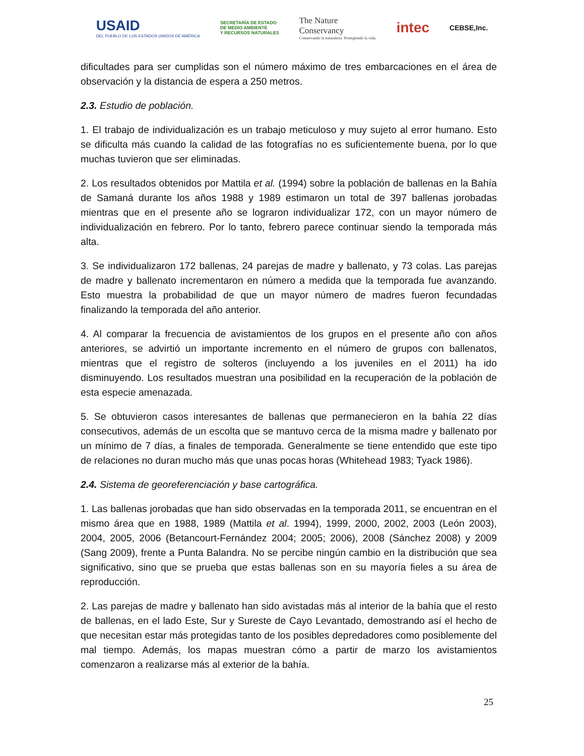USAID
DEL PUEBLO DE LOS ESTADOS UNIDOS DE AMÉRICA SECRETARÍA DE ESTADO
DE MEDIO AMBIENTE
Y RECURSOS NATURALES The Nature
Conservancy
Conservando la naturaleza. Protegiendo la vida. intec CEBSE,Inc.
dificultades para ser cumplidas son el número máximo de tres embarcaciones en el área de observación y la distancia de espera a 250 metros.
2.3. Estudio de población.
1. El trabajo de individualización es un trabajo meticuloso y muy sujeto al error humano. Esto se dificulta más cuando la calidad de las fotografías no es suficientemente buena, por lo que muchas tuvieron que ser eliminadas.
2. Los resultados obtenidos por Mattila et al. (1994) sobre la población de ballenas en la Bahía de Samaná durante los años 1988 y 1989 estimaron un total de 397 ballenas jorobadas mientras que en el presente año se lograron individualizar 172, con un mayor número de individualización en febrero. Por lo tanto, febrero parece continuar siendo la temporada más alta.
3. Se individualizaron 172 ballenas, 24 parejas de madre y ballenato, y 73 colas. Las parejas de madre y ballenato incrementaron en número a medida que la temporada fue avanzando. Esto muestra la probabilidad de que un mayor número de madres fueron fecundadas finalizando la temporada del año anterior.
4. Al comparar la frecuencia de avistamientos de los grupos en el presente año con años anteriores, se advirtió un importante incremento en el número de grupos con ballenatos, mientras que el registro de solteros (incluyendo a los juveniles en el 2011) ha ido disminuyendo. Los resultados muestran una posibilidad en la recuperación de la población de esta especie amenazada.
5. Se obtuvieron casos interesantes de ballenas que permanecieron en la bahía 22 días consecutivos, además de un escolta que se mantuvo cerca de la misma madre y ballenato por un mínimo de 7 días, a finales de temporada. Generalmente se tiene entendido que este tipo de relaciones no duran mucho más que unas pocas horas (Whitehead 1983; Tyack 1986).
2.4. Sistema de georeferenciación y base cartográfica.
1. Las ballenas jorobadas que han sido observadas en la temporada 2011, se encuentran en el mismo área que en 1988, 1989 (Mattila et al. 1994), 1999, 2000, 2002, 2003 (León 2003), 2004, 2005, 2006 (Betancourt-Fernández 2004; 2005; 2006), 2008 (Sánchez 2008) y 2009 (Sang 2009), frente a Punta Balandra. No se percibe ningún cambio en la distribución que sea significativo, sino que se prueba que estas ballenas son en su mayoría fieles a su área de reproducción.
2. Las parejas de madre y ballenato han sido avistadas más al interior de la bahía que el resto de ballenas, en el lado Este, Sur y Sureste de Cayo Levantado, demostrando así el hecho de que necesitan estar más protegidas tanto de los posibles depredadores como posiblemente del mal tiempo. Además, los mapas muestran cómo a partir de marzo los avistamientos comenzaron a realizarse más al exterior de la bahía.
25